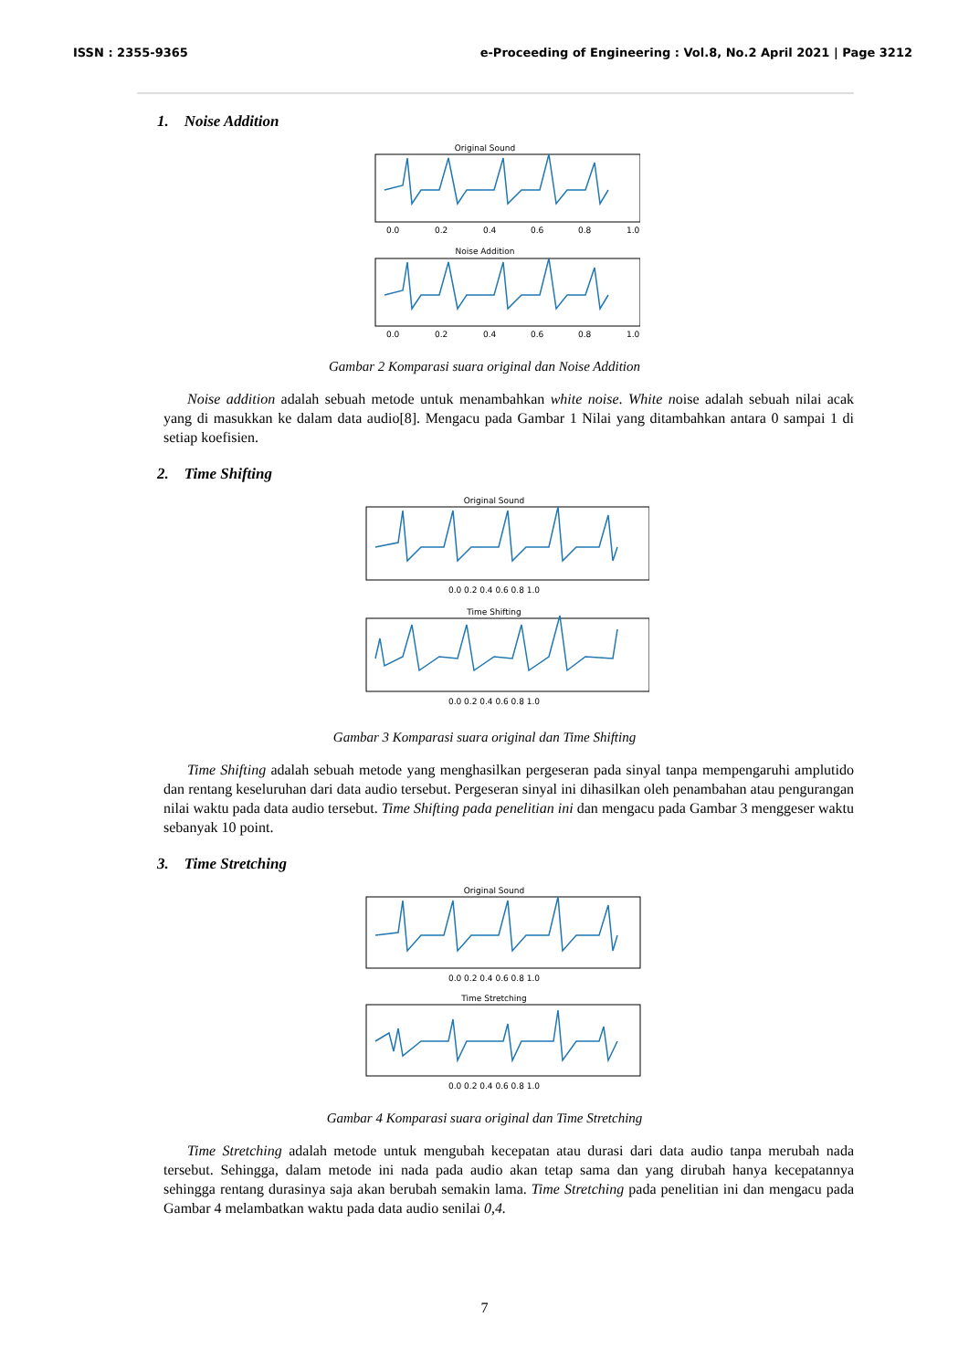ISSN : 2355-9365 e-Proceeding of Engineering : Vol.8, No.2 April 2021 | Page 3212
1. Noise Addition
Original Sound
0.0
0.2
0.4
0.6
0.8
1.0
Noise Addition
0.0
0.2
0.4
0.6
0.8
1.0
Gambar 2 Komparasi suara original dan Noise Addition
Noise addition adalah sebuah metode untuk menambahkan white noise. White noise adalah sebuah nilai acak yang di masukkan ke dalam data audio[8]. Mengacu pada Gambar 1 Nilai yang ditambahkan antara 0 sampai 1 di setiap koefisien.
2. Time Shifting
Original Sound
Time Shifting
0.0 0.2 0.4 0.6 0.8 1.0
0.0 0.2 0.4 0.6 0.8 1.0
Gambar 3 Komparasi suara original dan Time Shifting
Time Shifting adalah sebuah metode yang menghasilkan pergeseran pada sinyal tanpa mempengaruhi amplutido dan rentang keseluruhan dari data audio tersebut. Pergeseran sinyal ini dihasilkan oleh penambahan atau pengurangan nilai waktu pada data audio tersebut. Time Shifting pada penelitian ini dan mengacu pada Gambar 3 menggeser waktu sebanyak 10 point.
3. Time Stretching
Original Sound
0.0 0.2 0.4 0.6 0.8 1.0
Time Stretching
0.0 0.2 0.4 0.6 0.8 1.0
Gambar 4 Komparasi suara original dan Time Stretching
Time Stretching adalah metode untuk mengubah kecepatan atau durasi dari data audio tanpa merubah nada tersebut. Sehingga, dalam metode ini nada pada audio akan tetap sama dan yang dirubah hanya kecepatannya sehingga rentang durasinya saja akan berubah semakin lama. Time Stretching pada penelitian ini dan mengacu pada Gambar 4 melambatkan waktu pada data audio senilai 0,4.
7